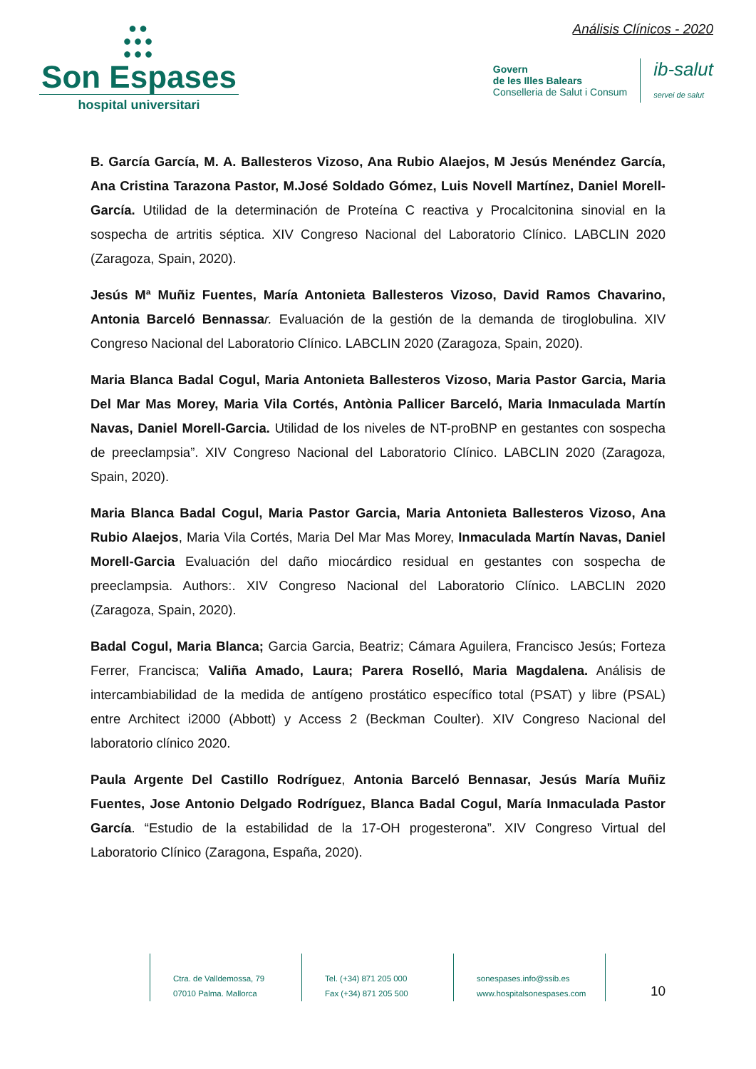●●
●●●
●●●
Son Espases
hospital universitari
Análisis Clínicos - 2020
Govern
de les Illes Balears
Conselleria de Salut i Consum
ib-salut
servei de salut
B. García García, M. A. Ballesteros Vizoso, Ana Rubio Alaejos, M Jesús Menéndez García, Ana Cristina Tarazona Pastor, M.José Soldado Gómez, Luis Novell Martínez, Daniel Morell-García. Utilidad de la determinación de Proteína C reactiva y Procalcitonina sinovial en la sospecha de artritis séptica. XIV Congreso Nacional del Laboratorio Clínico. LABCLIN 2020 (Zaragoza, Spain, 2020).
Jesús Mª Muñiz Fuentes, María Antonieta Ballesteros Vizoso, David Ramos Chavarino, Antonia Barceló Bennassa r. Evaluación de la gestión de la demanda de tiroglobulina. XIV Congreso Nacional del Laboratorio Clínico. LABCLIN 2020 (Zaragoza, Spain, 2020).
Maria Blanca Badal Cogul, Maria Antonieta Ballesteros Vizoso, Maria Pastor Garcia, Maria Del Mar Mas Morey, Maria Vila Cortés, Antònia Pallicer Barceló, Maria Inmaculada Martín Navas, Daniel Morell-Garcia. Utilidad de los niveles de NT-proBNP en gestantes con sospecha de preeclampsia”. XIV Congreso Nacional del Laboratorio Clínico. LABCLIN 2020 (Zaragoza, Spain, 2020).
Maria Blanca Badal Cogul, Maria Pastor Garcia, Maria Antonieta Ballesteros Vizoso, Ana Rubio Alaejos, Maria Vila Cortés, Maria Del Mar Mas Morey, Inmaculada Martín Navas, Daniel Morell-Garcia Evaluación del daño miocárdico residual en gestantes con sospecha de preeclampsia. Authors:. XIV Congreso Nacional del Laboratorio Clínico. LABCLIN 2020 (Zaragoza, Spain, 2020).
Badal Cogul, Maria Blanca; Garcia Garcia, Beatriz; Cámara Aguilera, Francisco Jesús; Forteza Ferrer, Francisca; Valiña Amado, Laura; Parera Roselló, Maria Magdalena. Análisis de intercambiabilidad de la medida de antígeno prostático específico total (PSAT) y libre (PSAL) entre Architect i2000 (Abbott) y Access 2 (Beckman Coulter). XIV Congreso Nacional del laboratorio clínico 2020.
Paula Argente Del Castillo Rodríguez, Antonia Barceló Bennasar, Jesús María Muñiz Fuentes, Jose Antonio Delgado Rodríguez, Blanca Badal Cogul, María Inmaculada Pastor García. “Estudio de la estabilidad de la 17-OH progesterona”. XIV Congreso Virtual del Laboratorio Clínico (Zaragona, España, 2020).
Ctra. de Valldemossa, 79
07010 Palma. Mallorca
Tel. (+34) 871 205 000
Fax (+34) 871 205 500
sonespases.info@ssib.es
www.hospitalsonespases.com
10